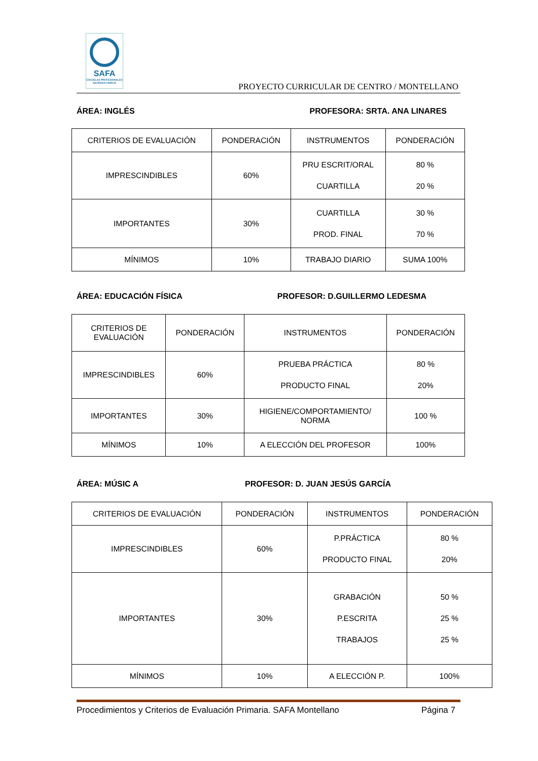SAFA
ESCUELAS PROFESIONALES SAGRADA FAMILIA
PROYECTO CURRICULAR DE CENTRO / MONTELLANO
ÁREA: INGLÉS PROFESORA: SRTA. ANA LINARES
| CRITERIOS DE EVALUACIÓN | PONDERACIÓN | INSTRUMENTOS | PONDERACIÓN |
| --- | --- | --- | --- |
| IMPRESCINDIBLES | 60% | PRU ESCRIT/ORAL CUARTILLA | 80 % 20 % |
| IMPORTANTES | 30% | CUARTILLA PROD. FINAL | 30 % 70 % |
| MÍNIMOS | 10% | TRABAJO DIARIO | SUMA 100% |
ÁREA: EDUCACIÓN FÍSICA PROFESOR: D.GUILLERMO LEDESMA
| CRITERIOS DE EVALUACIÓN | PONDERACIÓN | INSTRUMENTOS | PONDERACIÓN |
| --- | --- | --- | --- |
| IMPRESCINDIBLES | 60% | PRUEBA PRÁCTICA PRODUCTO FINAL | 80 % 20% |
| IMPORTANTES | 30% | HIGIENE/COMPORTAMIENTO/ NORMA | 100 % |
| MÍNIMOS | 10% | A ELECCIÓN DEL PROFESOR | 100% |
ÁREA: MÚSIC A PROFESOR: D. JUAN JESÚS GARCÍA
| CRITERIOS DE EVALUACIÓN | PONDERACIÓN | INSTRUMENTOS | PONDERACIÓN |
| --- | --- | --- | --- |
| IMPRESCINDIBLES | 60% | P.PRÁCTICA PRODUCTO FINAL | 80 % 20% |
| IMPORTANTES | 30% | GRABACIÓN P.ESCRITA TRABAJOS | 50 % 25 % 25 % |
| MÍNIMOS | 10% | A ELECCIÓN P. | 100% |
Procedimientos y Criterios de Evaluación Primaria. SAFA Montellano Página 7